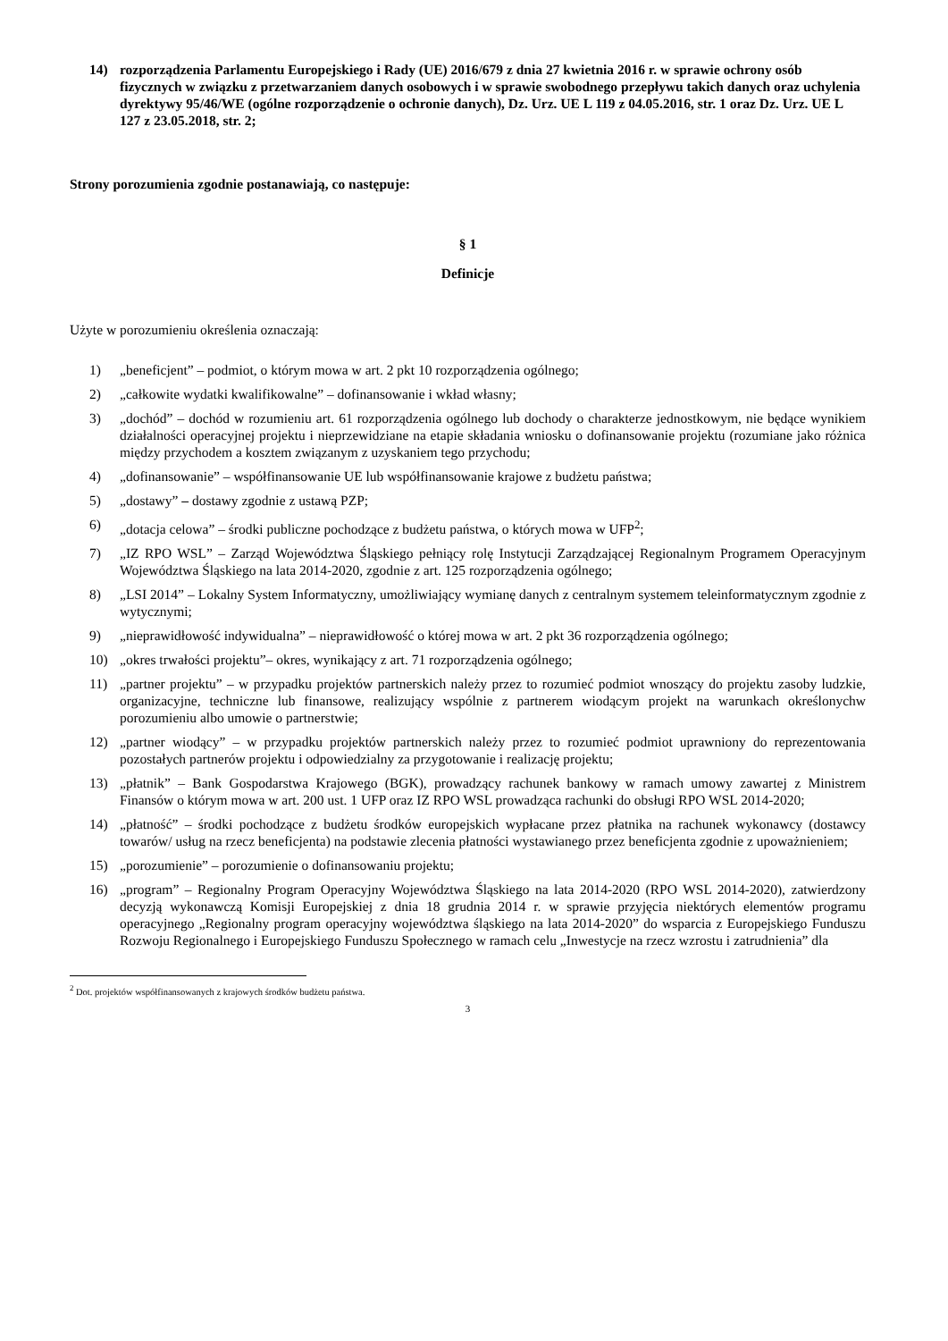14) rozporządzenia Parlamentu Europejskiego i Rady (UE) 2016/679 z dnia 27 kwietnia 2016 r. w sprawie ochrony osób fizycznych w związku z przetwarzaniem danych osobowych i w sprawie swobodnego przepływu takich danych oraz uchylenia dyrektywy 95/46/WE (ogólne rozporządzenie o ochronie danych), Dz. Urz. UE L 119 z 04.05.2016, str. 1 oraz Dz. Urz. UE L 127 z 23.05.2018, str. 2;
Strony porozumienia zgodnie postanawiają, co następuje:
§ 1
Definicje
Użyte w porozumieniu określenia oznaczają:
1) „beneficjent” – podmiot, o którym mowa w art. 2 pkt 10 rozporządzenia ogólnego;
2) „całkowite wydatki kwalifikowalne” – dofinansowanie i wkład własny;
3) „dochód” – dochód w rozumieniu art. 61 rozporządzenia ogólnego lub dochody o charakterze jednostkowym, nie będące wynikiem działalności operacyjnej projektu i nieprzewidziane na etapie składania wniosku o dofinansowanie projektu (rozumiane jako różnica między przychodem a kosztem związanym z uzyskaniem tego przychodu;
4) „dofinansowanie” – współfinansowanie UE lub współfinansowanie krajowe z budżetu państwa;
5) „dostawy” – dostawy zgodnie z ustawą PZP;
6) „dotacja celowa” – środki publiczne pochodzące z budżetu państwa, o których mowa w UFP<sup>2</sup>;
7) „IZ RPO WSL” – Zarząd Województwa Śląskiego pełniący rolę Instytucji Zarządzającej Regionalnym Programem Operacyjnym Województwa Śląskiego na lata 2014-2020, zgodnie z art. 125 rozporządzenia ogólnego;
8) „LSI 2014” – Lokalny System Informatyczny, umożliwiający wymianę danych z centralnym systemem teleinformatycznym zgodnie z wytycznymi;
9) „nieprawidłowość indywidualna” – nieprawidłowość o której mowa w art. 2 pkt 36 rozporządzenia ogólnego;
10) „okres trwałości projektu”– okres, wynikający z art. 71 rozporządzenia ogólnego;
11) „partner projektu” – w przypadku projektów partnerskich należy przez to rozumieć podmiot wnoszący do projektu zasoby ludzkie, organizacyjne, techniczne lub finansowe, realizujący wspólnie z partnerem wiodącym projekt na warunkach określonychw porozumieniu albo umowie o partnerstwie;
12) „partner wiodący” – w przypadku projektów partnerskich należy przez to rozumieć podmiot uprawniony do reprezentowania pozostałych partnerów projektu i odpowiedzialny za przygotowanie i realizację projektu;
13) „płatnik” – Bank Gospodarstwa Krajowego (BGK), prowadzący rachunek bankowy w ramach umowy zawartej z Ministrem Finansów o którym mowa w art. 200 ust. 1 UFP oraz IZ RPO WSL prowadząca rachunki do obsługi RPO WSL 2014-2020;
14) „płatność” – środki pochodzące z budżetu środków europejskich wypłacane przez płatnika na rachunek wykonawcy (dostawcy towarów/ usług na rzecz beneficjenta) na podstawie zlecenia płatności wystawianego przez beneficjenta zgodnie z upoważnieniem;
15) „porozumienie” – porozumienie o dofinansowaniu projektu;
16) „program” – Regionalny Program Operacyjny Województwa Śląskiego na lata 2014-2020 (RPO WSL 2014-2020), zatwierdzony decyzją wykonawczą Komisji Europejskiej z dnia 18 grudnia 2014 r. w sprawie przyjęcia niektórych elementów programu operacyjnego „Regionalny program operacyjny województwa śląskiego na lata 2014-2020” do wsparcia z Europejskiego Funduszu Rozwoju Regionalnego i Europejskiego Funduszu Społecznego w ramach celu „Inwestycje na rzecz wzrostu i zatrudnienia” dla
<sup>2</sup> Dot. projektów współfinansowanych z krajowych środków budżetu państwa.
3